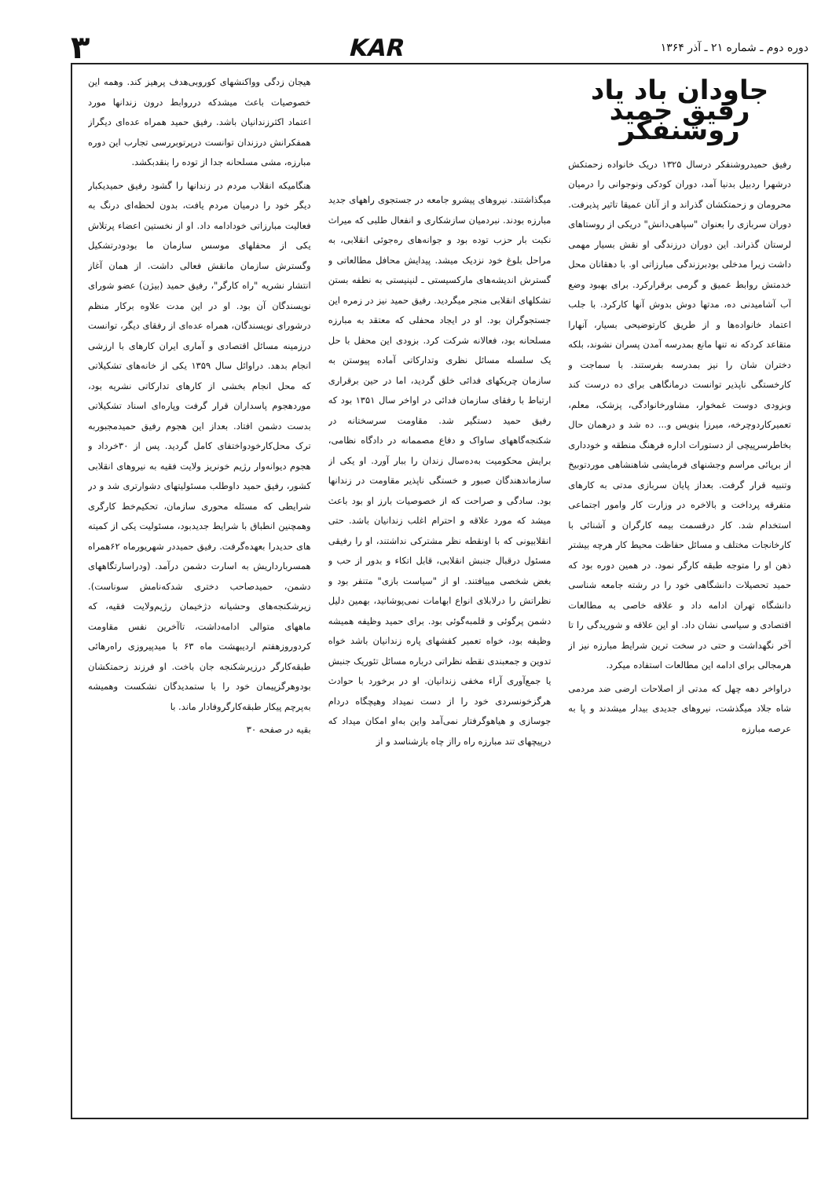دوره دوم ـ شماره ۲۱ ـ آذر ۱۳۶۴ KAR ۳
جاودان باد یاد رفیق حمید روشنفکر
رفیق حمیدروشنفکر درسال ۱۳۲۵ دریک خانواده زحمتکش درشهرا ردبیل بدنیا آمد، دوران کودکی ونوجوانی را درمیان محرومان و زحمتکشان گذراند و از آنان عمیقا تاثیر پذیرفت. دوران سربازی را بعنوان "سپاهی‌دانش" دریکی از روستاهای لرستان گذراند. این دوران درزندگی او نقش بسیار مهمی داشت زیرا مدخلی بودبرزندگی مبارزاتی او. با دهقانان محل خدمتش روابط عمیق و گرمی برقرارکرد. برای بهبود وضع آب آشامیدنی ده، مدتها دوش بدوش آنها کارکرد. با جلب اعتماد خانواده‌ها و از طریق کارتوضیحی بسیار، آنهارا متقاعد کردکه نه تنها مانع بمدرسه آمدن پسران نشوند، بلکه دختران شان را نیز بمدرسه بفرستند. با سماجت و کارخستگی ناپذیر توانست درمانگاهی برای ده درست کند وبزودی دوست غمخوار، مشاورخانوادگی، پزشک، معلم، تعمیرکاردوچرخه، میرزا بنویس و... ده شد و درهمان حال بخاطرسرپیچی از دستورات اداره فرهنگ منطقه و خودداری از برپائی مراسم وجشنهای فرمایشی شاهنشاهی موردتوبیخ وتنبیه قرار گرفت. بعداز پایان سربازی مدتی به کارهای متفرقه پرداخت و بالاخره در وزارت کار وامور اجتماعی استخدام شد. کار درقسمت بیمه کارگران و آشنائی با کارخانجات مختلف و مسائل حفاظت محیط کار هرچه بیشتر ذهن او را متوجه طبقه کارگر نمود. در همین دوره بود که حمید تحصیلات دانشگاهی خود را در رشته جامعه شناسی دانشگاه تهران ادامه داد و علاقه خاصی به مطالعات اقتصادی و سیاسی نشان داد. او این علاقه و شوریدگی را تا آخر نگهداشت و حتی در سخت ترین شرایط مبارزه نیز از هرمجالی برای ادامه این مطالعات استفاده میکرد.
دراواخر دهه چهل که مدتی از اصلاحات ارضی ضد مردمی شاه جلاد میگذشت، نیروهای جدیدی بیدار میشدند و پا به عرصه مبارزه
میگذاشتند. نیروهای پیشرو جامعه در جستجوی راههای جدید مبارزه بودند. نبردمیان سازشکاری و انفعال طلبی که میراث نکبت بار حزب توده بود و جوانه‌های ره‌جوئی انقلابی، به مراحل بلوغ خود نزدیک میشد. پیدایش محافل مطالعاتی و گسترش اندیشه‌های مارکسیستی ـ لنینیستی به نطفه بستن تشکلهای انقلابی منجر میگردید. رفیق حمید نیز در زمره این جستجوگران بود. او در ایجاد محفلی که معتقد به مبارزه مسلحانه بود، فعالانه شرکت کرد. بزودی این محفل با حل یک سلسله مسائل نظری وتدارکاتی آماده پیوستن به سازمان چریکهای فدائی خلق گردید، اما در حین برقراری ارتباط با رفقای سازمان فدائی در اواخر سال ۱۳۵۱ بود که رفیق حمید دستگیر شد. مقاومت سرسختانه در شکنجه‌گاههای ساواک و دفاع مصممانه در دادگاه نظامی، برایش محکومیت به‌ده‌سال زندان را ببار آورد. او یکی از سازماندهندگان صبور و خستگی ناپذیر مقاومت در زندانها بود. سادگی و صراحت که از خصوصیات بارز او بود باعث میشد که مورد علاقه و احترام اغلب زندانیان باشد. حتی انقلابیونی که با اونقطه نظر مشترکی نداشتند، او را رفیقی مسئول درقبال جنبش انقلابی، قابل اتکاء و بدور از حب و بغض شخصی مییافتند. او از "سیاست بازی" متنفر بود و نظراتش را درلابلای انواع ابهامات نمی‌پوشانید، بهمین دلیل دشمن پرگوئی و قلمبه‌گوئی بود. برای حمید وظیفه همیشه وظیفه بود، خواه تعمیر کفشهای پاره زندانیان باشد خواه تدوین و جمعبندی نقطه نظراتی درباره مسائل تئوریک جنبش یا جمع‌آوری آراء مخفی زندانیان. او در برخورد با حوادث هرگزخونسردی خود را از دست نمیداد وهیچگاه دردام جوسازی و هیاهوگرفتار نمی‌آمد واین به‌او امکان میداد که درپیچهای تند مبارزه راه رااز چاه بازشناسد و از
هیجان زدگی وواکنشهای کوروبی‌هدف پرهیز کند. وهمه این خصوصیات باعث میشدکه درروابط درون زندانها مورد اعتماد اکثرزندانیان باشد. رفیق حمید همراه عده‌ای دیگراز همفکرانش درزندان توانست درپرتوبررسی تجارب این دوره مبارزه، مشی مسلحانه جدا از توده را بنقدبکشد.
هنگامیکه انقلاب مردم در زندانها را گشود رفیق حمیدیکبار دیگر خود را درمیان مردم یافت، بدون لحظه‌ای درنگ به فعالیت مبارزاتی خودادامه داد. او از نخستین اعضاء پرتلاش یکی از محفلهای موسس سازمان ما بودودرتشکیل وگسترش سازمان مانقش فعالی داشت. از همان آغاز انتشار نشریه "راه کارگر"، رفیق حمید (بیژن) عضو شورای نویسندگان آن بود. او در این مدت علاوه برکار منظم درشورای نویسندگان، همراه عده‌ای از رفقای دیگر، توانست درزمینه مسائل اقتصادی و آماری ایران کارهای با ارزشی انجام بدهد. دراوائل سال ۱۳۵۹ یکی از خانه‌های تشکیلاتی که محل انجام بخشی از کارهای تدارکاتی نشریه بود، موردهجوم پاسداران قرار گرفت وپاره‌ای اسناد تشکیلاتی بدست دشمن افتاد. بعداز این هجوم رفیق حمیدمجبوربه ترک محل‌کارخودواختفای کامل گردید. پس از ۳۰خرداد و هجوم دیوانه‌وار رژیم خونریز ولایت فقیه به نیروهای انقلابی کشور، رفیق حمید داوطلب مسئولیتهای دشوارتری شد و در شرایطی که مسئله محوری سازمان، تحکیم‌خط کارگری وهمچنین انطباق با شرایط جدیدبود، مسئولیت یکی از کمیته های حدیدرا بعهده‌گرفت. رفیق حمیددر شهریورماه ۶۲همراه همسربارداریش به اسارت دشمن درآمد. (ودراسارتگاههای دشمن، حمیدصاحب دختری شدکه‌نامش سوناست). زیرشکنجه‌های وحشیانه دژخیمان رژیم‌ولایت فقیه، که ماههای متوالی ادامه‌داشت، تاآخرین نفس مقاومت کردوروزهفتم اردیبهشت ماه ۶۳ با میدپیروزی راه‌رهائی طبقه‌کارگر درزیرشکنجه جان باخت. او فرزند زحمتکشان بودوهرگزپیمان خود را با ستمدیدگان نشکست وهمیشه به‌پرچم پیکار طبقه‌کارگروفادار ماند. با
بقیه در صفحه ۳۰